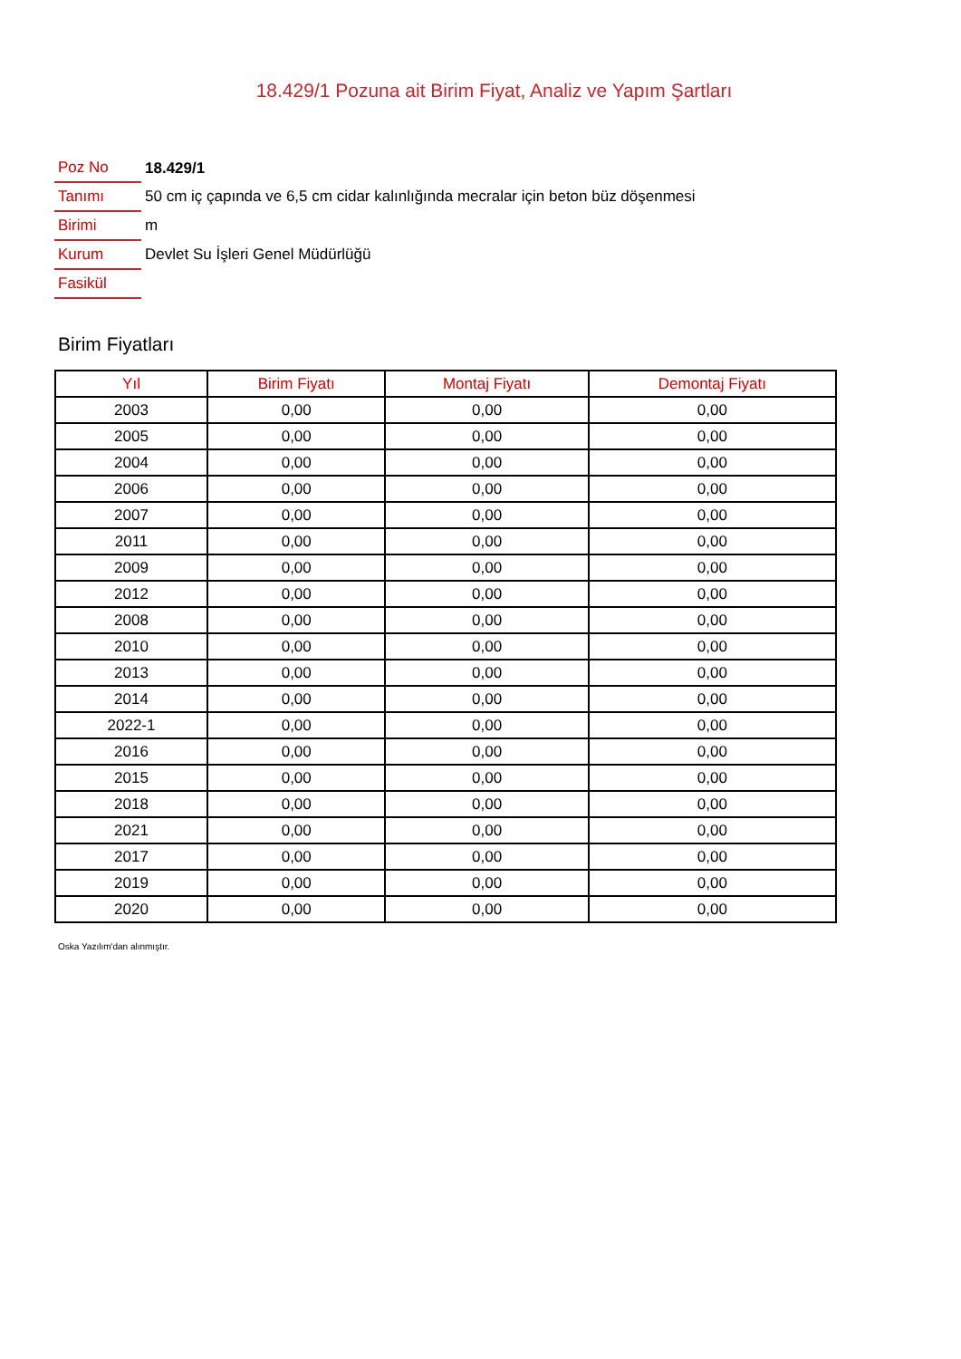18.429/1 Pozuna ait Birim Fiyat, Analiz ve Yapım Şartları
| Poz No | 18.429/1 |
| Tanımı | 50 cm iç çapında ve 6,5 cm cidar kalınlığında mecralar için beton büz döşenmesi |
| Birimi | m |
| Kurum | Devlet Su İşleri Genel Müdürlüğü |
| Fasikül | |
Birim Fiyatları
| Yıl | Birim Fiyatı | Montaj Fiyatı | Demontaj Fiyatı |
| --- | --- | --- | --- |
| 2003 | 0,00 | 0,00 | 0,00 |
| 2005 | 0,00 | 0,00 | 0,00 |
| 2004 | 0,00 | 0,00 | 0,00 |
| 2006 | 0,00 | 0,00 | 0,00 |
| 2007 | 0,00 | 0,00 | 0,00 |
| 2011 | 0,00 | 0,00 | 0,00 |
| 2009 | 0,00 | 0,00 | 0,00 |
| 2012 | 0,00 | 0,00 | 0,00 |
| 2008 | 0,00 | 0,00 | 0,00 |
| 2010 | 0,00 | 0,00 | 0,00 |
| 2013 | 0,00 | 0,00 | 0,00 |
| 2014 | 0,00 | 0,00 | 0,00 |
| 2022-1 | 0,00 | 0,00 | 0,00 |
| 2016 | 0,00 | 0,00 | 0,00 |
| 2015 | 0,00 | 0,00 | 0,00 |
| 2018 | 0,00 | 0,00 | 0,00 |
| 2021 | 0,00 | 0,00 | 0,00 |
| 2017 | 0,00 | 0,00 | 0,00 |
| 2019 | 0,00 | 0,00 | 0,00 |
| 2020 | 0,00 | 0,00 | 0,00 |
Oska Yazılım'dan alınmıştır.